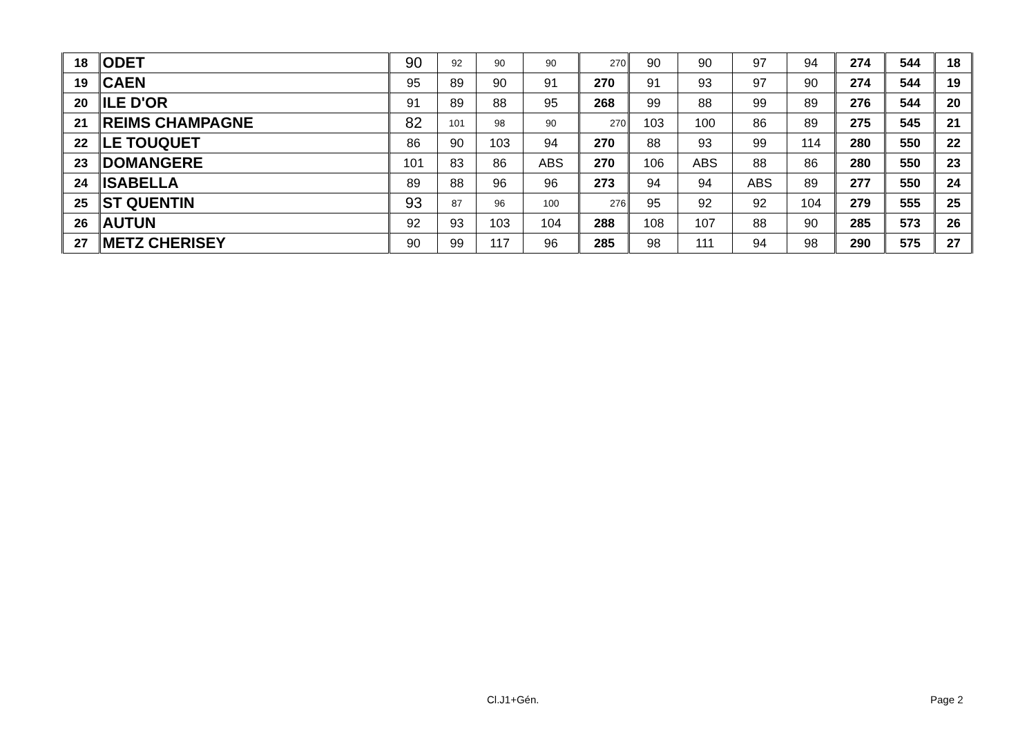| 18 | ODET | 90 | 92 | 90 | 90 | 270 | 90 | 90 | 97 | 94 | 274 | 544 | 18 |
| 19 | CAEN | 95 | 89 | 90 | 91 | 270 | 91 | 93 | 97 | 90 | 274 | 544 | 19 |
| 20 | ILE D'OR | 91 | 89 | 88 | 95 | 268 | 99 | 88 | 99 | 89 | 276 | 544 | 20 |
| 21 | REIMS CHAMPAGNE | 82 | 101 | 98 | 90 | 270 | 103 | 100 | 86 | 89 | 275 | 545 | 21 |
| 22 | LE TOUQUET | 86 | 90 | 103 | 94 | 270 | 88 | 93 | 99 | 114 | 280 | 550 | 22 |
| 23 | DOMANGERE | 101 | 83 | 86 | ABS | 270 | 106 | ABS | 88 | 86 | 280 | 550 | 23 |
| 24 | ISABELLA | 89 | 88 | 96 | 96 | 273 | 94 | 94 | ABS | 89 | 277 | 550 | 24 |
| 25 | ST QUENTIN | 93 | 87 | 96 | 100 | 276 | 95 | 92 | 92 | 104 | 279 | 555 | 25 |
| 26 | AUTUN | 92 | 93 | 103 | 104 | 288 | 108 | 107 | 88 | 90 | 285 | 573 | 26 |
| 27 | METZ CHERISEY | 90 | 99 | 117 | 96 | 285 | 98 | 111 | 94 | 98 | 290 | 575 | 27 |
Cl.J1+Gén. Page 2